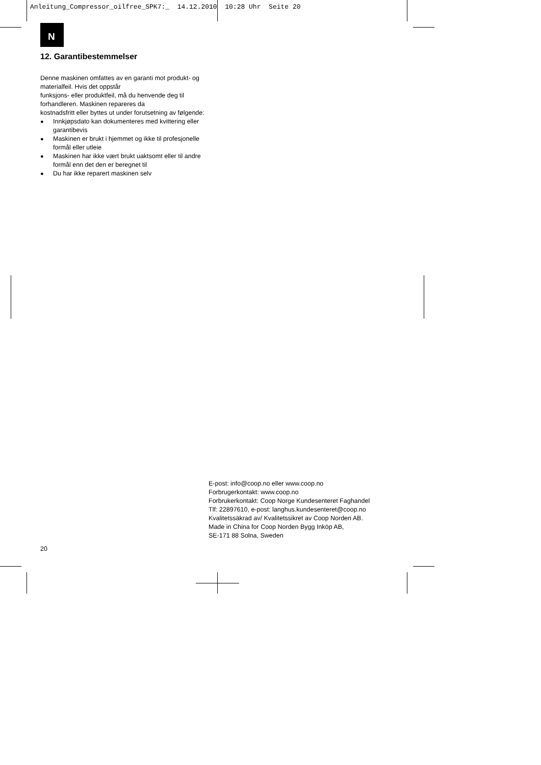Anleitung_Compressor_oilfree_SPK7:_ 14.12.2010 10:28 Uhr Seite 20
N
12. Garantibestemmelser
Denne maskinen omfattes av en garanti mot produkt- og materialfeil. Hvis det oppstår
funksjons- eller produktfeil, må du henvende deg til forhandleren. Maskinen repareres da
kostnadsfritt eller byttes ut under forutsetning av følgende:
● Innkjøpsdato kan dokumenteres med kvittering eller garantibevis
● Maskinen er brukt i hjemmet og ikke til profesjonelle formål eller utleie
● Maskinen har ikke vært brukt uaktsomt eller til andre formål enn det den er beregnet til
● Du har ikke reparert maskinen selv
E-post: info@coop.no eller www.coop.no
Forbrugerkontakt: www.coop.no
Forbrukerkontakt: Coop Norge Kundesenteret Faghandel
Tlf: 22897610, e-post: langhus.kundesenteret@coop.no
Kvalitetssäkrad av/ Kvalitetssikret av Coop Norden AB.
Made in China for Coop Norden Bygg Inköp AB,
SE-171 88 Solna, Sweden
20